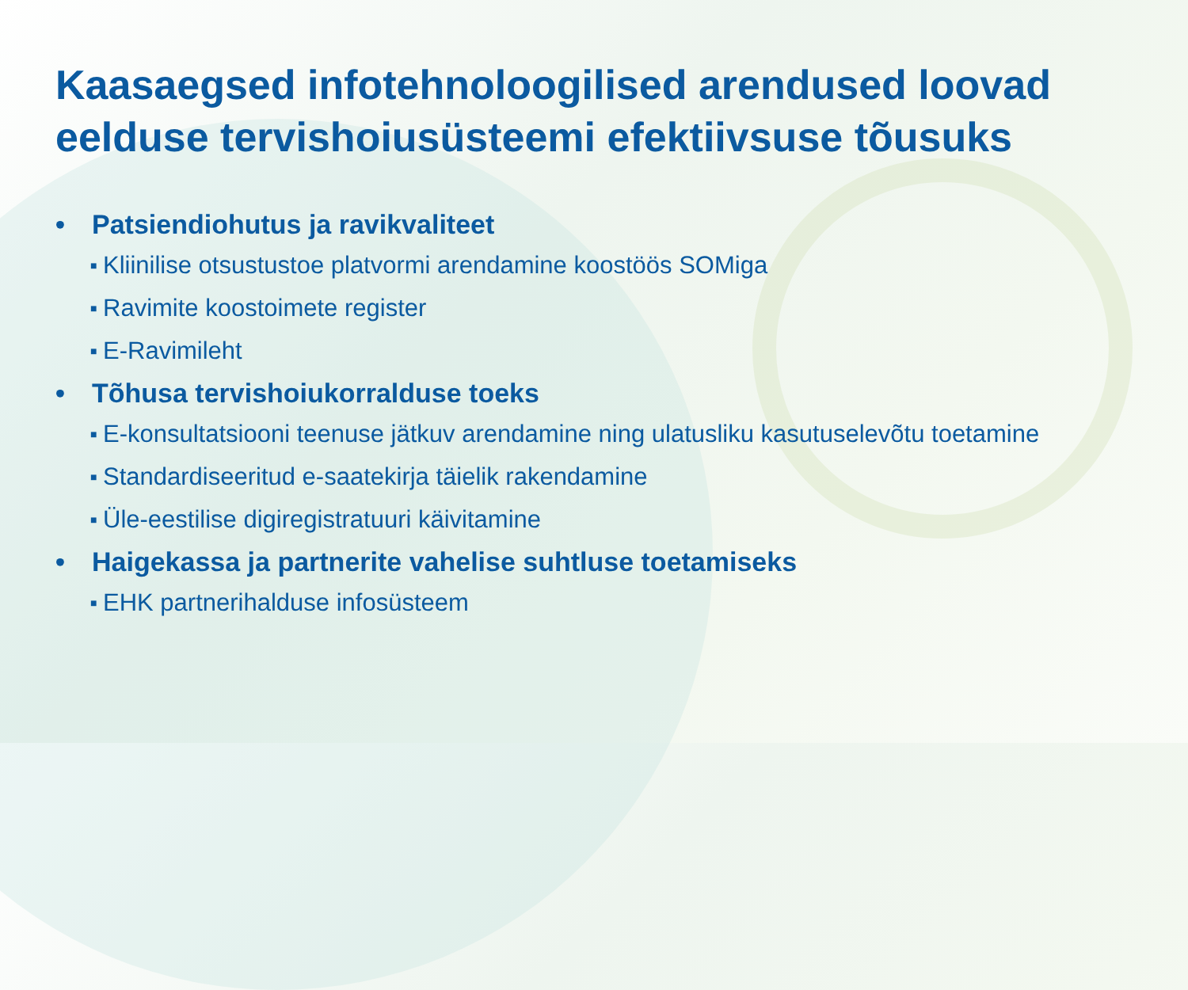Kaasaegsed infotehnoloogilised arendused loovad eelduse tervishoiusüsteemi efektiivsuse tõusuks
• Patsiendiohutus ja ravikvaliteet
■ Kliinilise otsustustoe platvormi arendamine koostöös SOMiga
■ Ravimite koostoimete register
■ E-Ravimileht
• Tõhusa tervishoiukorralduse toeks
■ E-konsultatsiooni teenuse jätkuv arendamine ning ulatusliku kasutuselevõtu toetamine
■ Standardiseeritud e-saatekirja täielik rakendamine
■ Üle-eestilise digiregistratuuri käivitamine
• Haigekassa ja partnerite vahelise suhtluse toetamiseks
■ EHK partnerihalduse infosüsteem